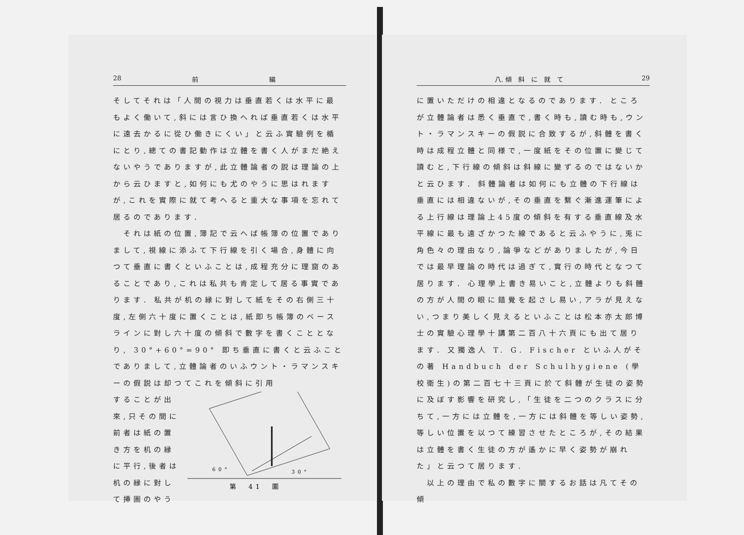28 前 編
そしてそれは「人間の視力は垂直若くは水平に最もよく働いて,斜には言ひ換へれば垂直若くは水平に遠去かるに從ひ働きにくい」と云ふ實驗例を楯にとり,總ての書記動作は立體を書く人がまだ絶えないやうでありますが,此立體論者の説は理論の上から云ひますと,如何にも尤のやうに思はれますが,これを實際に就て考へると重大な事項を忘れて居るのであります.
　それは紙の位置,簿記で云へば帳簿の位置でありまして,視線に添ふて下行線を引く場合,身體に向つて垂直に書くといふことは,成程充分に理窟のあることであり,これは私共も肯定して居る事實であります. 私共が机の縁に對して紙をその右側三十度,左側六十度に置くことは,紙即ち帳簿のベースラインに對し六十度の傾斜で數字を書くこととなり, 30°+60°=90° 即ち垂直に書くと云ふことでありまして,立體論者のいふウント・ラマンスキーの假説は却つてこれを傾斜に引用
することが出來,只その間に前者は紙の置き方を机の縁に平行,後者は机の縁に對して挿圖のやう
60°
30°
第　41　圖
八. 傾　斜　に　就　て 29
に置いただけの相違となるのであります. ところが立體論者は悉く垂直で,書く時も,讀む時も,ウント・ラマンスキーの假説に合致するが,斜體を書く時は成程立體と同様で,一度紙をその位置に變じて讀むと,下行線の傾斜は斜線に變ずるのではないかと云ひます. 斜體論者は如何にも立體の下行線は垂直には相違ないが,その垂直を繫ぐ漸進運筆による上行線は理論上45度の傾斜を有する垂直線及水平線に最も遠ざかつた線であると云ふやうに,兎に角色々の理由なり,論爭などがありましたが,今日では最早理論の時代は過ぎて,實行の時代となつて居ります. 心理學上書き易いこと,立體よりも斜體の方が人間の眼に錯覺を起さし易い,アラが見えない,つまり美しく見えるといふことは松本亦太郎博士の實驗心理學十講第二百八十六頁にも出て居ります. 又獨逸人 T. G. Fischer といふ人がその著 Handbuch der Schulhygiene (學校衛生)の第二百七十三頁に於て斜體が生徒の姿勢に及ぼす影響を研究し,「生徒を二つのクラスに分ちて,一方には立體を,一方には斜體を等しい姿勢,等しい位置を以つて練習させたところが,その結果は立體を書く生徒の方が遙かに早く姿勢が崩れた」と云つて居ります.
　以上の理由で私の數字に關するお話は凡てその傾